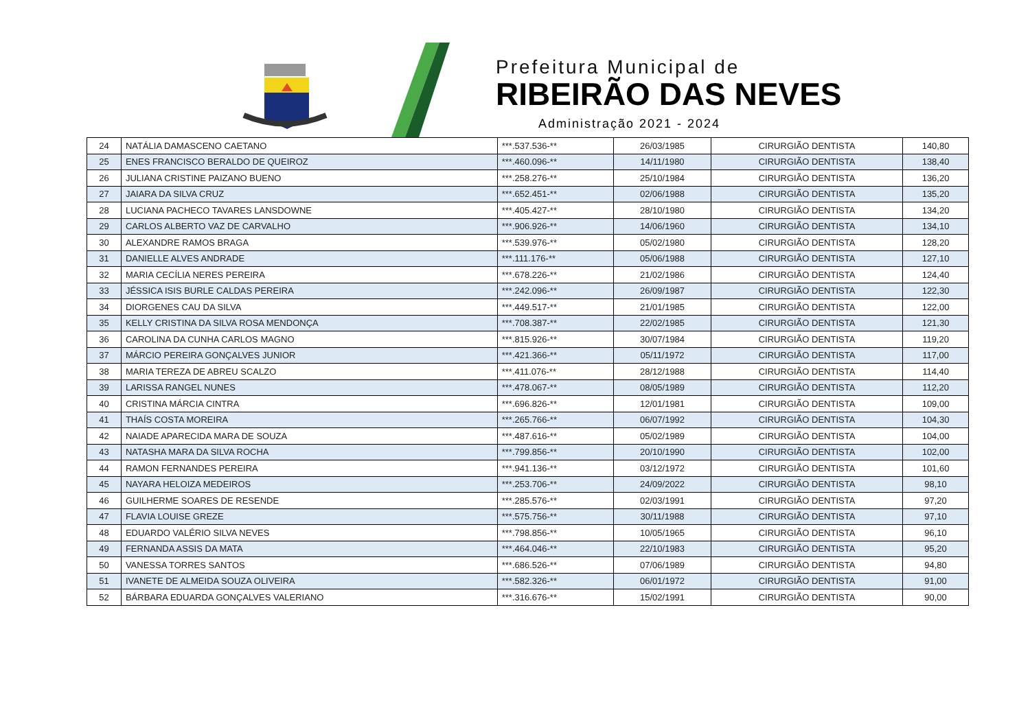Prefeitura Municipal de
RIBEIRÃO DAS NEVES
Administração 2021 - 2024
| 24 | NATÁLIA DAMASCENO CAETANO | ***.537.536-** | 26/03/1985 | CIRURGIÃO DENTISTA | 140,80 |
| 25 | ENES FRANCISCO BERALDO DE QUEIROZ | ***.460.096-** | 14/11/1980 | CIRURGIÃO DENTISTA | 138,40 |
| 26 | JULIANA CRISTINE PAIZANO BUENO | ***.258.276-** | 25/10/1984 | CIRURGIÃO DENTISTA | 136,20 |
| 27 | JAIARA DA SILVA CRUZ | ***.652.451-** | 02/06/1988 | CIRURGIÃO DENTISTA | 135,20 |
| 28 | LUCIANA PACHECO TAVARES LANSDOWNE | ***.405.427-** | 28/10/1980 | CIRURGIÃO DENTISTA | 134,20 |
| 29 | CARLOS ALBERTO VAZ DE CARVALHO | ***.906.926-** | 14/06/1960 | CIRURGIÃO DENTISTA | 134,10 |
| 30 | ALEXANDRE RAMOS BRAGA | ***.539.976-** | 05/02/1980 | CIRURGIÃO DENTISTA | 128,20 |
| 31 | DANIELLE ALVES ANDRADE | ***.111.176-** | 05/06/1988 | CIRURGIÃO DENTISTA | 127,10 |
| 32 | MARIA CECÍLIA NERES PEREIRA | ***.678.226-** | 21/02/1986 | CIRURGIÃO DENTISTA | 124,40 |
| 33 | JÉSSICA ISIS BURLE CALDAS PEREIRA | ***.242.096-** | 26/09/1987 | CIRURGIÃO DENTISTA | 122,30 |
| 34 | DIORGENES CAU DA SILVA | ***.449.517-** | 21/01/1985 | CIRURGIÃO DENTISTA | 122,00 |
| 35 | KELLY CRISTINA DA SILVA ROSA MENDONÇA | ***.708.387-** | 22/02/1985 | CIRURGIÃO DENTISTA | 121,30 |
| 36 | CAROLINA DA CUNHA CARLOS MAGNO | ***.815.926-** | 30/07/1984 | CIRURGIÃO DENTISTA | 119,20 |
| 37 | MÁRCIO PEREIRA GONÇALVES JUNIOR | ***.421.366-** | 05/11/1972 | CIRURGIÃO DENTISTA | 117,00 |
| 38 | MARIA TEREZA DE ABREU SCALZO | ***.411.076-** | 28/12/1988 | CIRURGIÃO DENTISTA | 114,40 |
| 39 | LARISSA RANGEL NUNES | ***.478.067-** | 08/05/1989 | CIRURGIÃO DENTISTA | 112,20 |
| 40 | CRISTINA MÁRCIA CINTRA | ***.696.826-** | 12/01/1981 | CIRURGIÃO DENTISTA | 109,00 |
| 41 | THAÍS COSTA MOREIRA | ***.265.766-** | 06/07/1992 | CIRURGIÃO DENTISTA | 104,30 |
| 42 | NAIADE APARECIDA MARA DE SOUZA | ***.487.616-** | 05/02/1989 | CIRURGIÃO DENTISTA | 104,00 |
| 43 | NATASHA MARA DA SILVA ROCHA | ***.799.856-** | 20/10/1990 | CIRURGIÃO DENTISTA | 102,00 |
| 44 | RAMON FERNANDES PEREIRA | ***.941.136-** | 03/12/1972 | CIRURGIÃO DENTISTA | 101,60 |
| 45 | NAYARA HELOIZA MEDEIROS | ***.253.706-** | 24/09/2022 | CIRURGIÃO DENTISTA | 98,10 |
| 46 | GUILHERME SOARES DE RESENDE | ***.285.576-** | 02/03/1991 | CIRURGIÃO DENTISTA | 97,20 |
| 47 | FLAVIA LOUISE GREZE | ***.575.756-** | 30/11/1988 | CIRURGIÃO DENTISTA | 97,10 |
| 48 | EDUARDO VALÉRIO SILVA NEVES | ***.798.856-** | 10/05/1965 | CIRURGIÃO DENTISTA | 96,10 |
| 49 | FERNANDA ASSIS DA MATA | ***.464.046-** | 22/10/1983 | CIRURGIÃO DENTISTA | 95,20 |
| 50 | VANESSA TORRES SANTOS | ***.686.526-** | 07/06/1989 | CIRURGIÃO DENTISTA | 94,80 |
| 51 | IVANETE DE ALMEIDA SOUZA OLIVEIRA | ***.582.326-** | 06/01/1972 | CIRURGIÃO DENTISTA | 91,00 |
| 52 | BÁRBARA EDUARDA GONÇALVES VALERIANO | ***.316.676-** | 15/02/1991 | CIRURGIÃO DENTISTA | 90,00 |